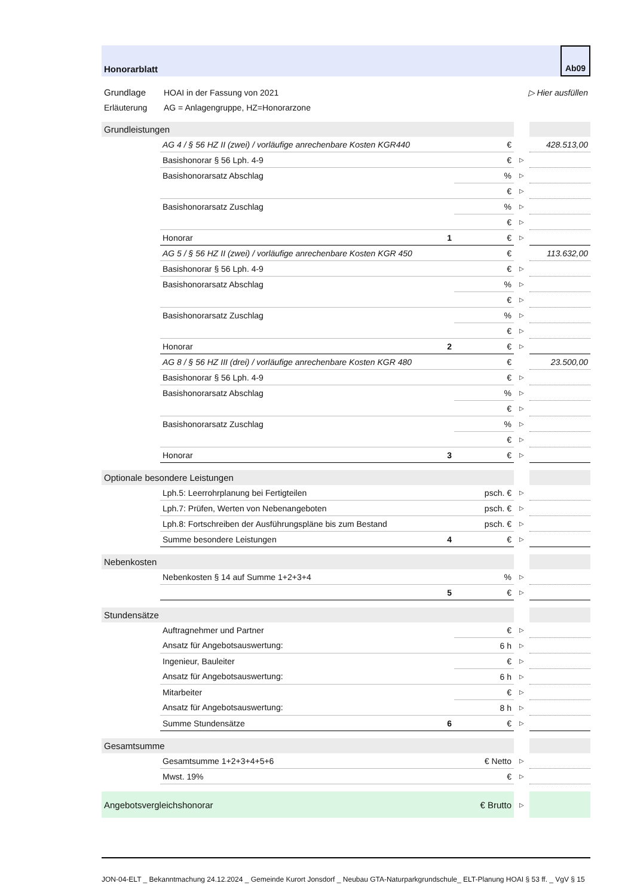Honorarblatt
Ab09
| Grundlage | HOAI in der Fassung von 2021 | ▷ Hier ausfüllen |
| Erläuterung | AG = Anlagengruppe, HZ=Honorarzone | |
| Grundleistungen | | | | | |
| | AG 4 / § 56 HZ II (zwei) / vorläufige anrechenbare Kosten KGR440 | | € | | 428.513,00 |
| | Basishonorar § 56 Lph. 4-9 | | € | ▷ | |
| | Basishonorarsatz Abschlag | | % | ▷ | |
| | | | € | ▷ | |
| | Basishonorarsatz Zuschlag | | % | ▷ | |
| | | | € | ▷ | |
| | Honorar | 1 | € | ▷ | |
| | AG 5 / § 56 HZ II (zwei) / vorläufige anrechenbare Kosten KGR 450 | | € | | 113.632,00 |
| | Basishonorar § 56 Lph. 4-9 | | € | ▷ | |
| | Basishonorarsatz Abschlag | | % | ▷ | |
| | | | € | ▷ | |
| | Basishonorarsatz Zuschlag | | % | ▷ | |
| | | | € | ▷ | |
| | Honorar | 2 | € | ▷ | |
| | AG 8 / § 56 HZ III (drei) / vorläufige anrechenbare Kosten KGR 480 | | € | | 23.500,00 |
| | Basishonorar § 56 Lph. 4-9 | | € | ▷ | |
| | Basishonorarsatz Abschlag | | % | ▷ | |
| | | | € | ▷ | |
| | Basishonorarsatz Zuschlag | | % | ▷ | |
| | | | € | ▷ | |
| | Honorar | 3 | € | ▷ | |
| Optionale besondere Leistungen | | | | | |
| | Lph.5: Leerrohrplanung bei Fertigteilen | | psch. € | ▷ | |
| | Lph.7: Prüfen, Werten von Nebenangeboten | | psch. € | ▷ | |
| | Lph.8: Fortschreiben der Ausführungspläne bis zum Bestand | | psch. € | ▷ | |
| | Summe besondere Leistungen | 4 | € | ▷ | |
| Nebenkosten | | | | | |
| | Nebenkosten § 14 auf Summe 1+2+3+4 | | % | ▷ | |
| | | 5 | € | ▷ | |
| Stundensätze | | | | | |
| | Auftragnehmer und Partner | | € | ▷ | |
| | Ansatz für Angebotsauswertung: | | 6 h | ▷ | |
| | Ingenieur, Bauleiter | | € | ▷ | |
| | Ansatz für Angebotsauswertung: | | 6 h | ▷ | |
| | Mitarbeiter | | € | ▷ | |
| | Ansatz für Angebotsauswertung: | | 8 h | ▷ | |
| | Summe Stundensätze | 6 | € | ▷ | |
| Gesamtsumme | | | | | |
| | Gesamtsumme 1+2+3+4+5+6 | | € Netto | ▷ | |
| | Mwst. 19% | | € | ▷ | |
| Angebotsvergleichshonorar | | | € Brutto | ▷ | |
JON-04-ELT _ Bekanntmachung 24.12.2024 _ Gemeinde Kurort Jonsdorf _ Neubau GTA-Naturparkgrundschule_ ELT-Planung HOAI § 53 ff. _ VgV § 15